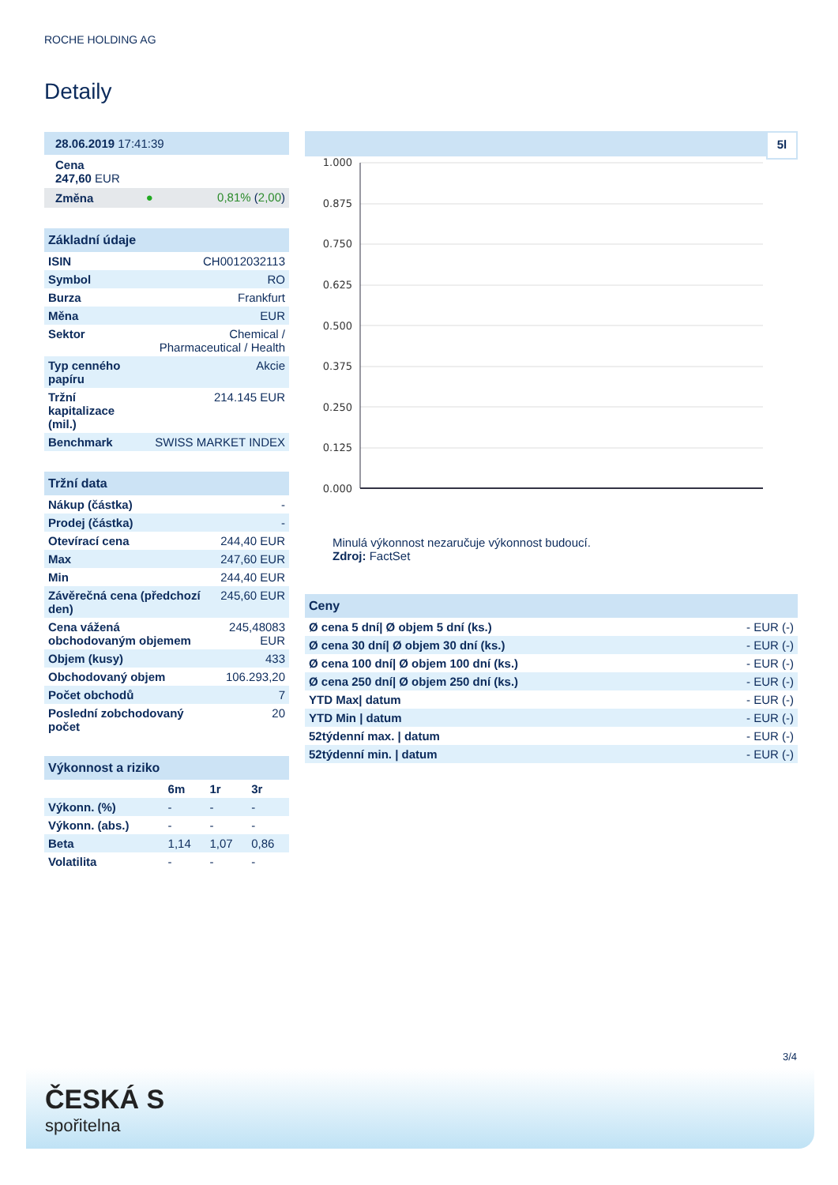ROCHE HOLDING AG
Detaily
| 28.06.2019 17:41:39 | | |
| Cena 247,60 EUR | | |
| Změna | ● | 0,81% ( 2,00 ) |
| Základní údaje | |
| ISIN | CH0012032113 |
| Symbol | RO |
| Burza | Frankfurt |
| Měna | EUR |
| Sektor | Chemical / Pharmaceutical / Health |
| Typ cenného papíru | Akcie |
| Tržní kapitalizace (mil.) | 214.145 EUR |
| Benchmark | SWISS MARKET INDEX |
| Tržní data | |
| Nákup (částka) | - |
| Prodej (částka) | - |
| Otevírací cena | 244,40 EUR |
| Max | 247,60 EUR |
| Min | 244,40 EUR |
| Závěrečná cena (předchozí den) | 245,60 EUR |
| Cena vážená obchodovaným objemem | 245,48083 EUR |
| Objem (kusy) | 433 |
| Obchodovaný objem | 106.293,20 |
| Počet obchodů | 7 |
| Poslední zobchodovaný počet | 20 |
| Výkonnost a riziko | | | |
| | 6m | 1r | 3r |
| Výkonn. (%) | - | - | - |
| Výkonn. (abs.) | - | - | - |
| Beta | 1,14 | 1,07 | 0,86 |
| Volatilita | - | - | - |
5l
1.000
0.875
0.750
0.625
0.500
0.375
0.250
0.125
0.000
Minulá výkonnost nezaručuje výkonnost budoucí.
Zdroj: FactSet
| Ceny | |
| Ø cena 5 dní/ Ø objem 5 dní (ks.) | - EUR (-) |
| Ø cena 30 dní/ Ø objem 30 dní (ks.) | - EUR (-) |
| Ø cena 100 dní/ Ø objem 100 dní (ks.) | - EUR (-) |
| Ø cena 250 dní/ Ø objem 250 dní (ks.) | - EUR (-) |
| YTD Max/ datum | - EUR (-) |
| YTD Min / datum | - EUR (-) |
| 52týdenní max. / datum | - EUR (-) |
| 52týdenní min. / datum | - EUR (-) |
3/4
ČESKÁ S
spořitelna